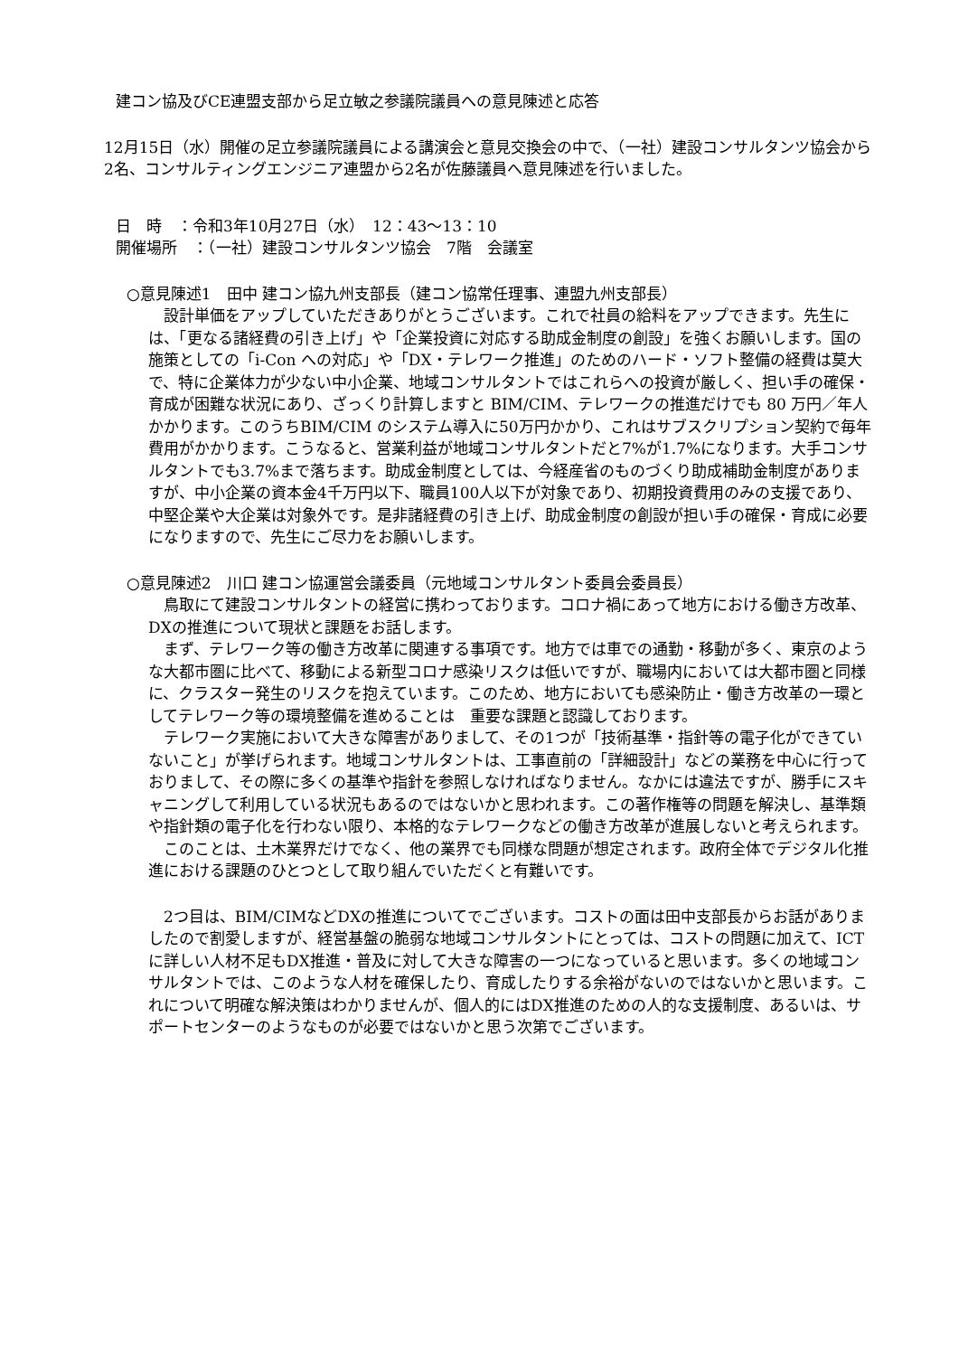建コン協及びCE連盟支部から足立敏之参議院議員への意見陳述と応答
12月15日（水）開催の足立参議院議員による講演会と意見交換会の中で、（一社）建設コンサルタンツ協会から2名、コンサルティングエンジニア連盟から2名が佐藤議員へ意見陳述を行いました。
日　時　：令和3年10月27日（水）　12：43〜13：10
開催場所　：（一社）建設コンサルタンツ協会　7階　会議室
○意見陳述1　田中 建コン協九州支部長（建コン協常任理事、連盟九州支部長）
　設計単価をアップしていただきありがとうございます。これで社員の給料をアップできます。先生には、「更なる諸経費の引き上げ」や「企業投資に対応する助成金制度の創設」を強くお願いします。国の施策としての「i-Con への対応」や「DX・テレワーク推進」のためのハード・ソフト整備の経費は莫大で、特に企業体力が少ない中小企業、地域コンサルタントではこれらへの投資が厳しく、担い手の確保・育成が困難な状況にあり、ざっくり計算しますと BIM/CIM、テレワークの推進だけでも 80 万円／年人かかります。このうちBIM/CIM のシステム導入に50万円かかり、これはサブスクリプション契約で毎年費用がかかります。こうなると、営業利益が地域コンサルタントだと7%が1.7%になります。大手コンサルタントでも3.7%まで落ちます。助成金制度としては、今経産省のものづくり助成補助金制度がありますが、中小企業の資本金4千万円以下、職員100人以下が対象であり、初期投資費用のみの支援であり、中堅企業や大企業は対象外です。是非諸経費の引き上げ、助成金制度の創設が担い手の確保・育成に必要になりますので、先生にご尽力をお願いします。
○意見陳述2　川口 建コン協運営会議委員（元地域コンサルタント委員会委員長）
　鳥取にて建設コンサルタントの経営に携わっております。コロナ禍にあって地方における働き方改革、DXの推進について現状と課題をお話します。
　まず、テレワーク等の働き方改革に関連する事項です。地方では車での通勤・移動が多く、東京のような大都市圏に比べて、移動による新型コロナ感染リスクは低いですが、職場内においては大都市圏と同様に、クラスター発生のリスクを抱えています。このため、地方においても感染防止・働き方改革の一環としてテレワーク等の環境整備を進めることは　重要な課題と認識しております。
　テレワーク実施において大きな障害がありまして、その1つが「技術基準・指針等の電子化ができていないこと」が挙げられます。地域コンサルタントは、工事直前の「詳細設計」などの業務を中心に行っておりまして、その際に多くの基準や指針を参照しなければなりません。なかには違法ですが、勝手にスキャニングして利用している状況もあるのではないかと思われます。この著作権等の問題を解決し、基準類や指針類の電子化を行わない限り、本格的なテレワークなどの働き方改革が進展しないと考えられます。
　このことは、土木業界だけでなく、他の業界でも同様な問題が想定されます。政府全体でデジタル化推進における課題のひとつとして取り組んでいただくと有難いです。
　2つ目は、BIM/CIMなどDXの推進についてでございます。コストの面は田中支部長からお話がありましたので割愛しますが、経営基盤の脆弱な地域コンサルタントにとっては、コストの問題に加えて、ICTに詳しい人材不足もDX推進・普及に対して大きな障害の一つになっていると思います。多くの地域コンサルタントでは、このような人材を確保したり、育成したりする余裕がないのではないかと思います。これについて明確な解決策はわかりませんが、個人的にはDX推進のための人的な支援制度、あるいは、サポートセンターのようなものが必要ではないかと思う次第でございます。